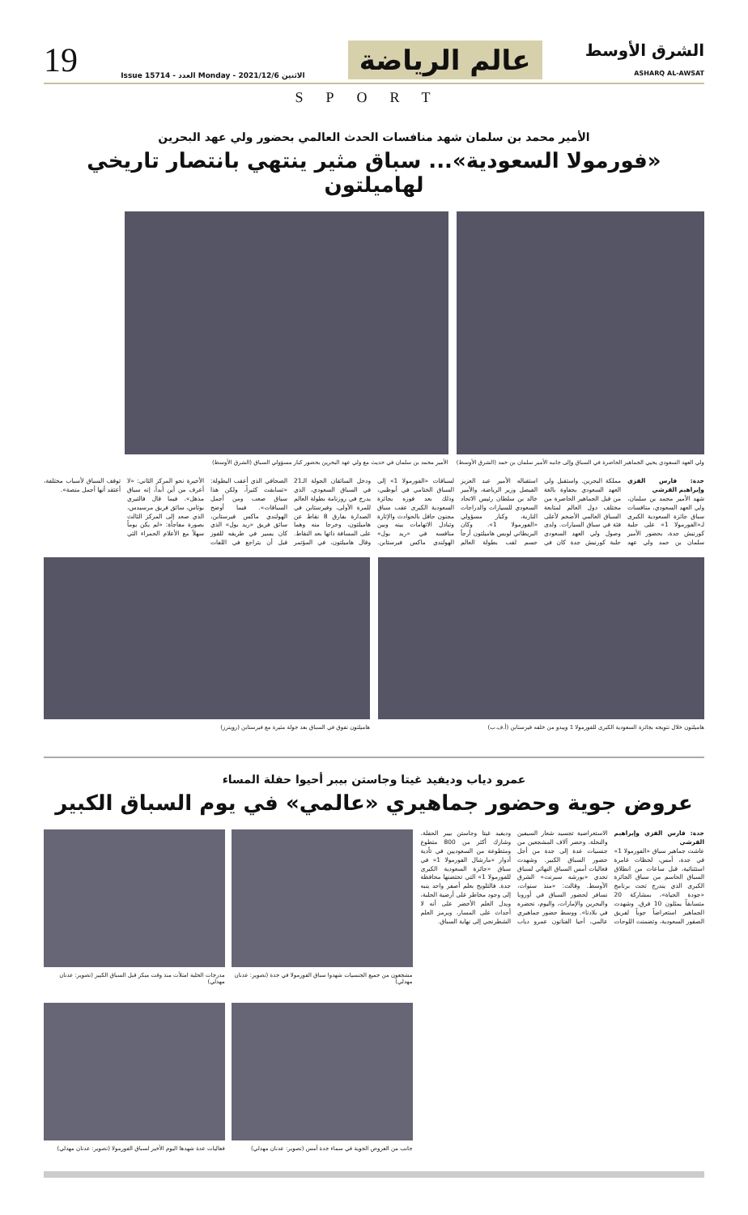الشرق الأوسط
ASHARQ AL-AWSAT
عالم الرياضة
الاثنين 2021/12/6 - Monday العدد - Issue 15714
19
SPORT
الأمير محمد بن سلمان شهد منافسات الحدث العالمي بحضور ولي عهد البحرين
«فورمولا السعودية»... سباق مثير ينتهي بانتصار تاريخي لهاميلتون
ولي العهد السعودي يحيي الجماهير الحاضرة في السباق وإلى جانبه الأمير سلمان بن حمد (الشرق الأوسط)
الأمير محمد بن سلمان في حديث مع ولي عهد البحرين بحضور كبار مسؤولي السباق (الشرق الأوسط)
جدة: فارس الفزي وإبراهيم القرشي
شهد الأمير محمد بن سلمان، ولي العهد السعودي، منافسات سباق جائزة السعودية الكبرى لـ«الفورمولا 1» على حلبة كورنيش جدة، بحضور الأمير سلمان بن حمد ولي عهد مملكة البحرين. واستقبل ولي العهد السعودي بحفاوة بالغة من قبل الجماهير الحاضرة من مختلف دول العالم لمتابعة السباق العالمي الأضخم لأعلى فئة في سباق السيارات. ولدى وصول ولي العهد السعودي حلبة كورنيش جدة كان في استقباله الأمير عبد العزيز الفيصل وزير الرياضة، والأمير خالد بن سلطان رئيس الاتحاد السعودي للسيارات والدراجات النارية، وكبار مسؤولي «الفورمولا 1». وكان البريطاني لويس هاميلتون أرجأ حسم لقب بطولة العالم لسباقات «الفورمولا 1» إلى السباق الختامي في أبوظبي، وذلك بعد فوزه بجائزة السعودية الكبرى عقب سباق مجنون حافل بالحوادث والإثارة وتبادل الاتهامات بينه وبين منافسه في «ريد بول» الهولندي ماكس فيرستابن. ودخل السائقان الجولة الـ21 في السباق السعودي، الذي يدرج في روزنامة بطولة العالم للمرة الأولى، وفيرستابن في الصدارة بفارق 8 نقاط عن هاميلتون، وخرجا منه وهما على المسافة ذاتها بعد النقاط. وقال هاميلتون، في المؤتمر الصحافي الذي أعقب البطولة: «تسابقت كثيراً، ولكن هذا سباق صعب ومن أجمل السباقات». فيما أوضح الهولندي ماكس فيرستابن، سائق فريق «ريد بول» الذي كان يسير في طريقه للفوز قبل أن يتراجع في اللفات الأخيرة نحو المركز الثاني: «لا أعرف من أين أبدأ، إنه سباق مذهل». فيما قال فالتيري بوتاس، سائق فريق مرسيدس، الذي صعد إلى المركز الثالث بصورة مفاجأة: «لم يكن يوماً سهلاً مع الأعلام الحمراء التي توقف السباق لأسباب مختلفة، أعتقد أنها أجمل منصة».
هاميلتون خلال تتويجه بجائزة السعودية الكبرى للفورمولا 1 ويبدو من خلفه فيرستابن (أ.ف.ب)
هاميلتون تفوق في السباق بعد جولة مثيرة مع فيرستابن (رويترز)
عمرو دياب وديفيد غيتا وجاستن بيبر أحيوا حفلة المساء
عروض جوية وحضور جماهيري «عالمي» في يوم السباق الكبير
جدة: فارس الفزي وإبراهيم القرشي
عاشت جماهير سباق «الفورمولا 1» في جدة، أمس، لحظات غامرة استثنائية، قبل ساعات من انطلاق السباق الحاسم من سباق الجائزة الكبرى الذي يندرج تحت برنامج «جودة الحياة»، بمشاركة 20 متسابقاً يمثلون 10 فرق. وشهدت الجماهير استعراضاً جوياً لفريق الصقور السعودية، وتضمنت اللوحات الاستعراضية تجسيد شعار السيفين والنخلة. وحضر آلاف المشجعين من جنسيات عدة إلى جدة من أجل حضور السباق الكبير. وشهدت فعاليات أمس السباق النهائي لسباق تحدي «بورشه سبرنت» الشرق الأوسط. وقالت: «منذ سنوات، نسافر لحضور السباق في أوروبا والبحرين والإمارات، واليوم، نحضره في بلادنا». ووسط حضور جماهيري عالمي، أحيا الفنانون عمرو دياب وديفيد غيتا وجاستن بيبر الحفلة. وشارك أكثر من 800 متطوع ومتطوعة من السعوديين في تأدية أدوار «مارشال الفورمولا 1» في سباق «جائزة السعودية الكبرى للفورمولا 1» التي تحتضنها محافظة جدة. فالتلويح بعلم أصفر واحد ينبه إلى وجود مخاطر على أرضية الحلبة، ويدل العلم الأخضر على أنه لا أحداث على المسار، ويرمز العلم الشطرنجي إلى نهاية السباق.
مشجعون من جميع الجنسيات شهدوا سباق الفورمولا في جدة (تصوير: عدنان مهدلي)
مدرجات الحلبة امتلأت منذ وقت مبكر قبل السباق الكبير (تصوير: عدنان مهدلي)
جانب من العروض الجوية في سماء جدة أمس (تصوير: عدنان مهدلي)
فعاليات عدة شهدها اليوم الأخير لسباق الفورمولا (تصوير: عدنان مهدلي)